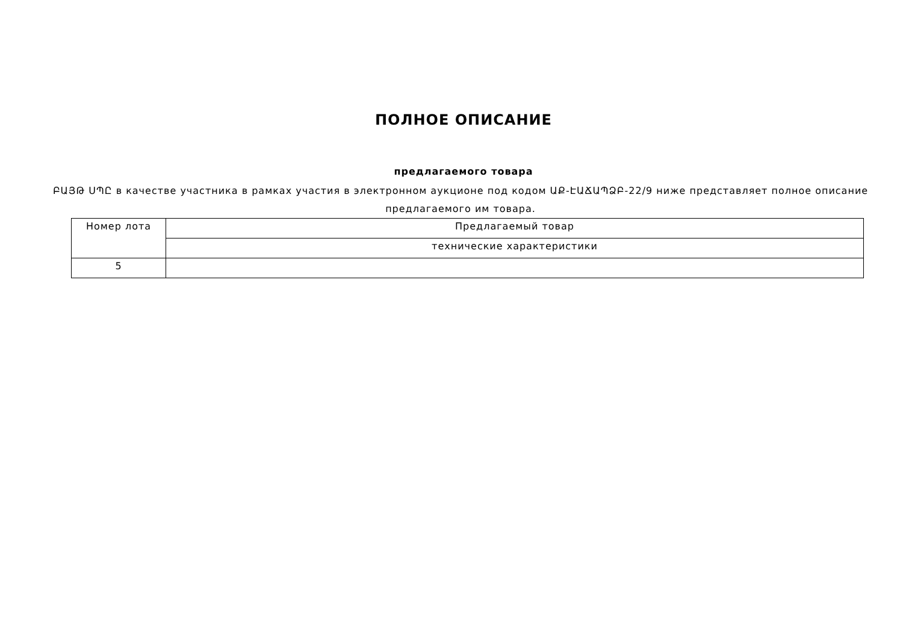ПОЛНОЕ ОПИСАНИЕ
предлагаемого товара
ԲԱՅԹ ՍՊԸ в качестве участника в рамках участия в электронном аукционе под кодом ԱՔ-ԷԱՃԱՊՁԲ-22/9 ниже представляет полное описание предлагаемого им товара.
| Номер лота | Предлагаемый товар |
| | технические характеристики |
| 5 | |